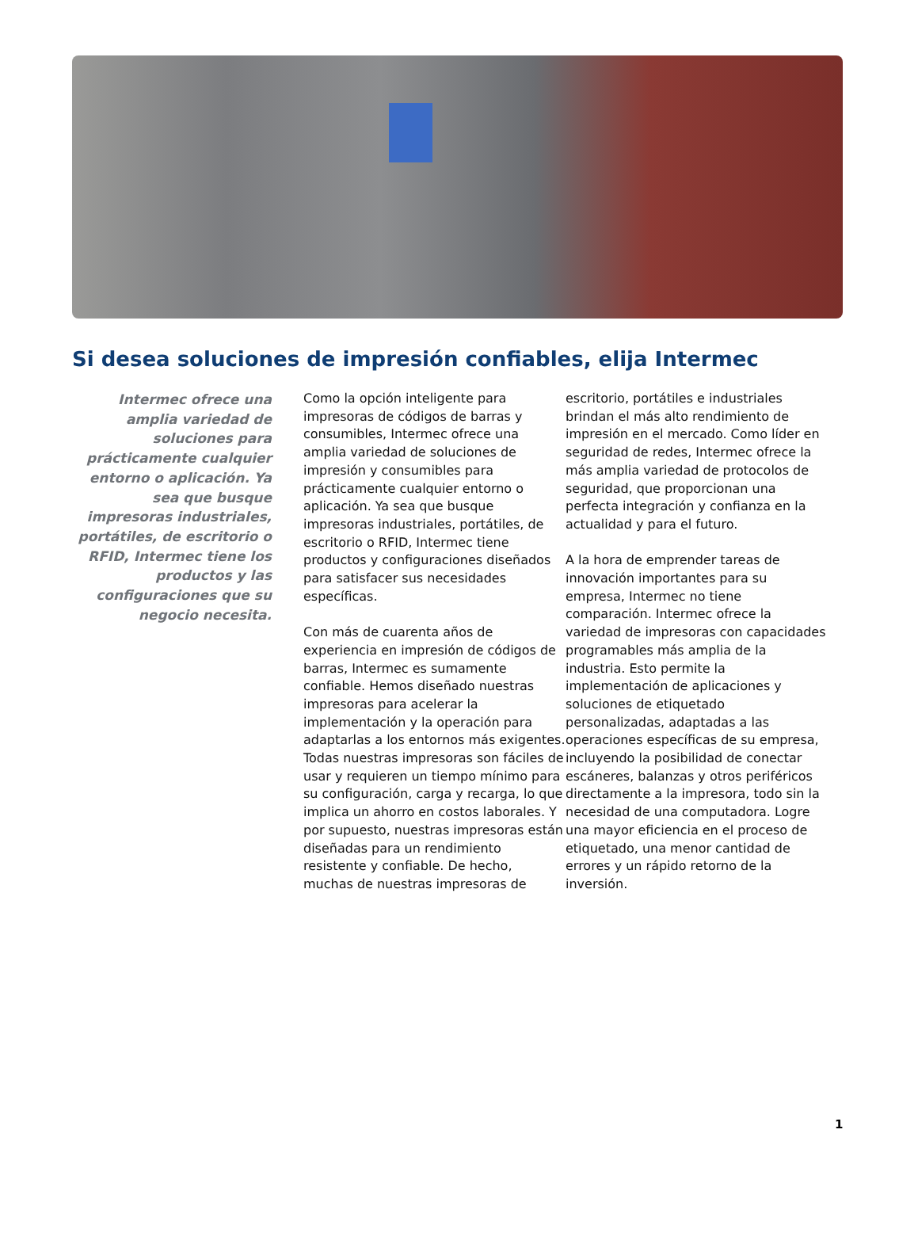Si desea soluciones de impresión confiables, elija Intermec
Intermec ofrece una amplia variedad de soluciones para prácticamente cualquier entorno o aplicación. Ya sea que busque impresoras industriales, portátiles, de escritorio o RFID, Intermec tiene los productos y las configuraciones que su negocio necesita.
Como la opción inteligente para impresoras de códigos de barras y consumibles, Intermec ofrece una amplia variedad de soluciones de impresión y consumibles para prácticamente cualquier entorno o aplicación. Ya sea que busque impresoras industriales, portátiles, de escritorio o RFID, Intermec tiene productos y configuraciones diseñados para satisfacer sus necesidades específicas.
Con más de cuarenta años de experiencia en impresión de códigos de barras, Intermec es sumamente confiable. Hemos diseñado nuestras impresoras para acelerar la implementación y la operación para adaptarlas a los entornos más exigentes. Todas nuestras impresoras son fáciles de usar y requieren un tiempo mínimo para su configuración, carga y recarga, lo que implica un ahorro en costos laborales. Y por supuesto, nuestras impresoras están diseñadas para un rendimiento resistente y confiable. De hecho, muchas de nuestras impresoras de
escritorio, portátiles e industriales brindan el más alto rendimiento de impresión en el mercado. Como líder en seguridad de redes, Intermec ofrece la más amplia variedad de protocolos de seguridad, que proporcionan una perfecta integración y confianza en la actualidad y para el futuro.
A la hora de emprender tareas de innovación importantes para su empresa, Intermec no tiene comparación. Intermec ofrece la variedad de impresoras con capacidades programables más amplia de la industria. Esto permite la implementación de aplicaciones y soluciones de etiquetado personalizadas, adaptadas a las operaciones específicas de su empresa, incluyendo la posibilidad de conectar escáneres, balanzas y otros periféricos directamente a la impresora, todo sin la necesidad de una computadora. Logre una mayor eficiencia en el proceso de etiquetado, una menor cantidad de errores y un rápido retorno de la inversión.
1